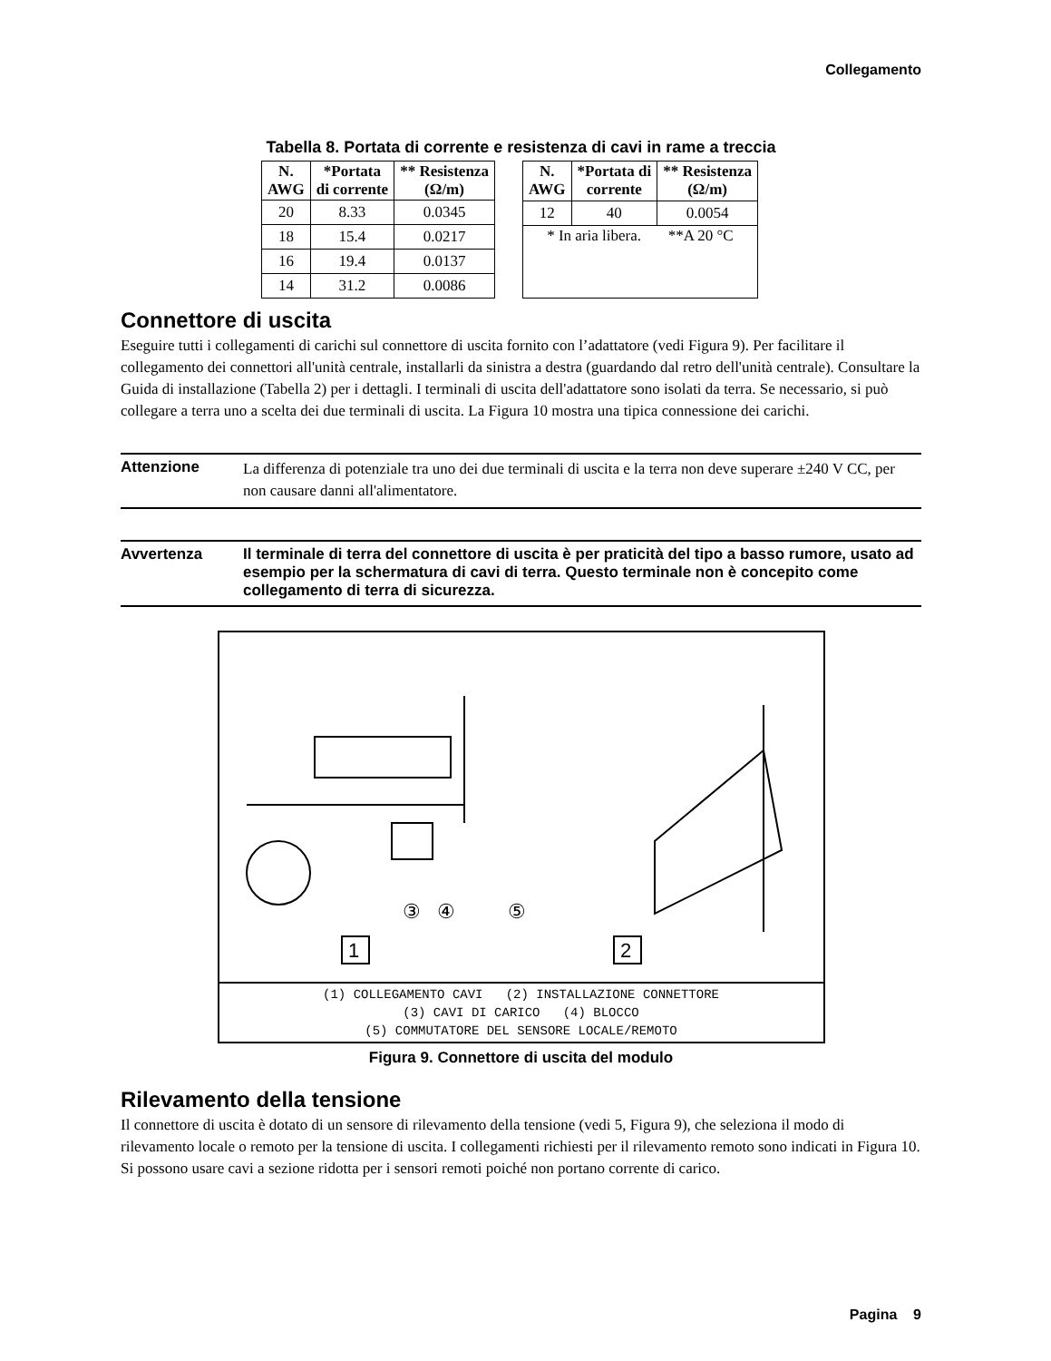Collegamento
Tabella 8. Portata di corrente e resistenza di cavi in rame a treccia
| N. AWG | *Portata di corrente | ** Resistenza (Ω/m) |
| --- | --- | --- |
| 20 | 8.33 | 0.0345 |
| 18 | 15.4 | 0.0217 |
| 16 | 19.4 | 0.0137 |
| 14 | 31.2 | 0.0086 |
| N. AWG | *Portata di corrente | ** Resistenza (Ω/m) |
| --- | --- | --- |
| 12 | 40 | 0.0054 |
| * In aria libera. **A 20 °C | | |
Connettore di uscita
Eseguire tutti i collegamenti di carichi sul connettore di uscita fornito con l’adattatore (vedi Figura 9). Per facilitare il collegamento dei connettori all'unità centrale, installarli da sinistra a destra (guardando dal retro dell'unità centrale). Consultare la Guida di installazione (Tabella 2) per i dettagli. I terminali di uscita dell'adattatore sono isolati da terra. Se necessario, si può collegare a terra uno a scelta dei due terminali di uscita. La Figura 10 mostra una tipica connessione dei carichi.
Attenzione
La differenza di potenziale tra uno dei due terminali di uscita e la terra non deve superare ±240 V CC, per non causare danni all'alimentatore.
Avvertenza
Il terminale di terra del connettore di uscita è per praticità del tipo a basso rumore, usato ad esempio per la schermatura di cavi di terra. Questo terminale non è concepito come collegamento di terra di sicurezza.
③
④
⑤
1
2
(1) COLLEGAMENTO CAVI (2) INSTALLAZIONE CONNETTORE
(3) CAVI DI CARICO (4) BLOCCO
(5) COMMUTATORE DEL SENSORE LOCALE/REMOTO
Figura 9. Connettore di uscita del modulo
Rilevamento della tensione
Il connettore di uscita è dotato di un sensore di rilevamento della tensione (vedi 5, Figura 9), che seleziona il modo di rilevamento locale o remoto per la tensione di uscita. I collegamenti richiesti per il rilevamento remoto sono indicati in Figura 10. Si possono usare cavi a sezione ridotta per i sensori remoti poiché non portano corrente di carico.
Pagina 9